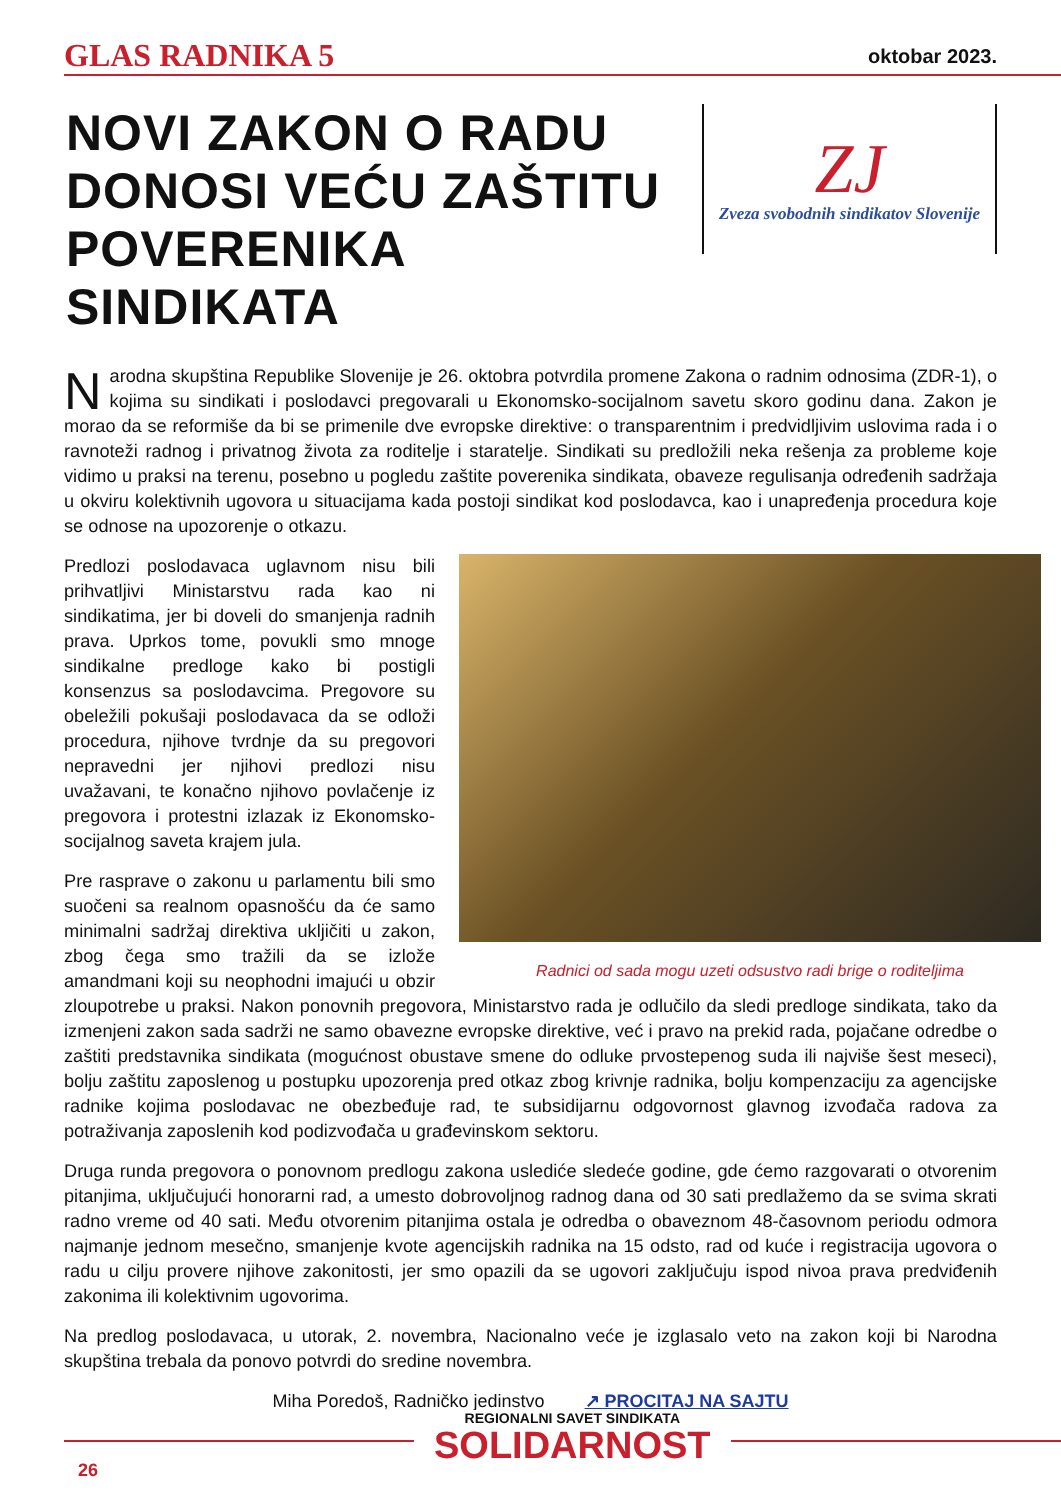GLAS RADNIKA 5
oktobar 2023.
NOVI ZAKON O RADU DONOSI VEĆU ZAŠTITU POVERENIKA SINDIKATA
ZJ
Zveza svobodnih sindikatov Slovenije
Narodna skupština Republike Slovenije je 26. oktobra potvrdila promene Zakona o radnim odnosima (ZDR-1), o kojima su sindikati i poslodavci pregovarali u Ekonomsko-socijalnom savetu skoro godinu dana. Zakon je morao da se reformiše da bi se primenile dve evropske direktive: o transparentnim i predvidljivim uslovima rada i o ravnoteži radnog i privatnog života za roditelje i staratelje. Sindikati su predložili neka rešenja za probleme koje vidimo u praksi na terenu, posebno u pogledu zaštite poverenika sindikata, obaveze regulisanja određenih sadržaja u okviru kolektivnih ugovora u situacijama kada postoji sindikat kod poslodavca, kao i unapređenja procedura koje se odnose na upozorenje o otkazu.
Radnici od sada mogu uzeti odsustvo radi brige o roditeljima
Predlozi poslodavaca uglavnom nisu bili prihvatljivi Ministarstvu rada kao ni sindikatima, jer bi doveli do smanjenja radnih prava. Uprkos tome, povukli smo mnoge sindikalne predloge kako bi postigli konsenzus sa poslodavcima. Pregovore su obeležili pokušaji poslodavaca da se odloži procedura, njihove tvrdnje da su pregovori nepravedni jer njihovi predlozi nisu uvažavani, te konačno njihovo povlačenje iz pregovora i protestni izlazak iz Ekonomsko-socijalnog saveta krajem jula.
Pre rasprave o zakonu u parlamentu bili smo suočeni sa realnom opasnošću da će samo minimalni sadržaj direktiva ukljičiti u zakon, zbog čega smo tražili da se izlože amandmani koji su neophodni imajući u obzir zloupotrebe u praksi. Nakon ponovnih pregovora, Ministarstvo rada je odlučilo da sledi predloge sindikata, tako da izmenjeni zakon sada sadrži ne samo obavezne evropske direktive, već i pravo na prekid rada, pojačane odredbe o zaštiti predstavnika sindikata (mogućnost obustave smene do odluke prvostepenog suda ili najviše šest meseci), bolju zaštitu zaposlenog u postupku upozorenja pred otkaz zbog krivnje radnika, bolju kompenzaciju za agencijske radnike kojima poslodavac ne obezbeđuje rad, te subsidijarnu odgovornost glavnog izvođača radova za potraživanja zaposlenih kod podizvođača u građevinskom sektoru.
Druga runda pregovora o ponovnom predlogu zakona uslediće sledeće godine, gde ćemo razgovarati o otvorenim pitanjima, uključujući honorarni rad, a umesto dobrovoljnog radnog dana od 30 sati predlažemo da se svima skrati radno vreme od 40 sati. Među otvorenim pitanjima ostala je odredba o obaveznom 48-časovnom periodu odmora najmanje jednom mesečno, smanjenje kvote agencijskih radnika na 15 odsto, rad od kuće i registracija ugovora o radu u cilju provere njihove zakonitosti, jer smo opazili da se ugovori zaključuju ispod nivoa prava predviđenih zakonima ili kolektivnim ugovorima.
Na predlog poslodavaca, u utorak, 2. novembra, Nacionalno veće je izglasalo veto na zakon koji bi Narodna skupština trebala da ponovo potvrdi do sredine novembra.
Miha Poredoš, Radničko jedinstvo ↗ PROCITAJ NA SAJTU
REGIONALNI SAVET SINDIKATA
SOLIDARNOST
26